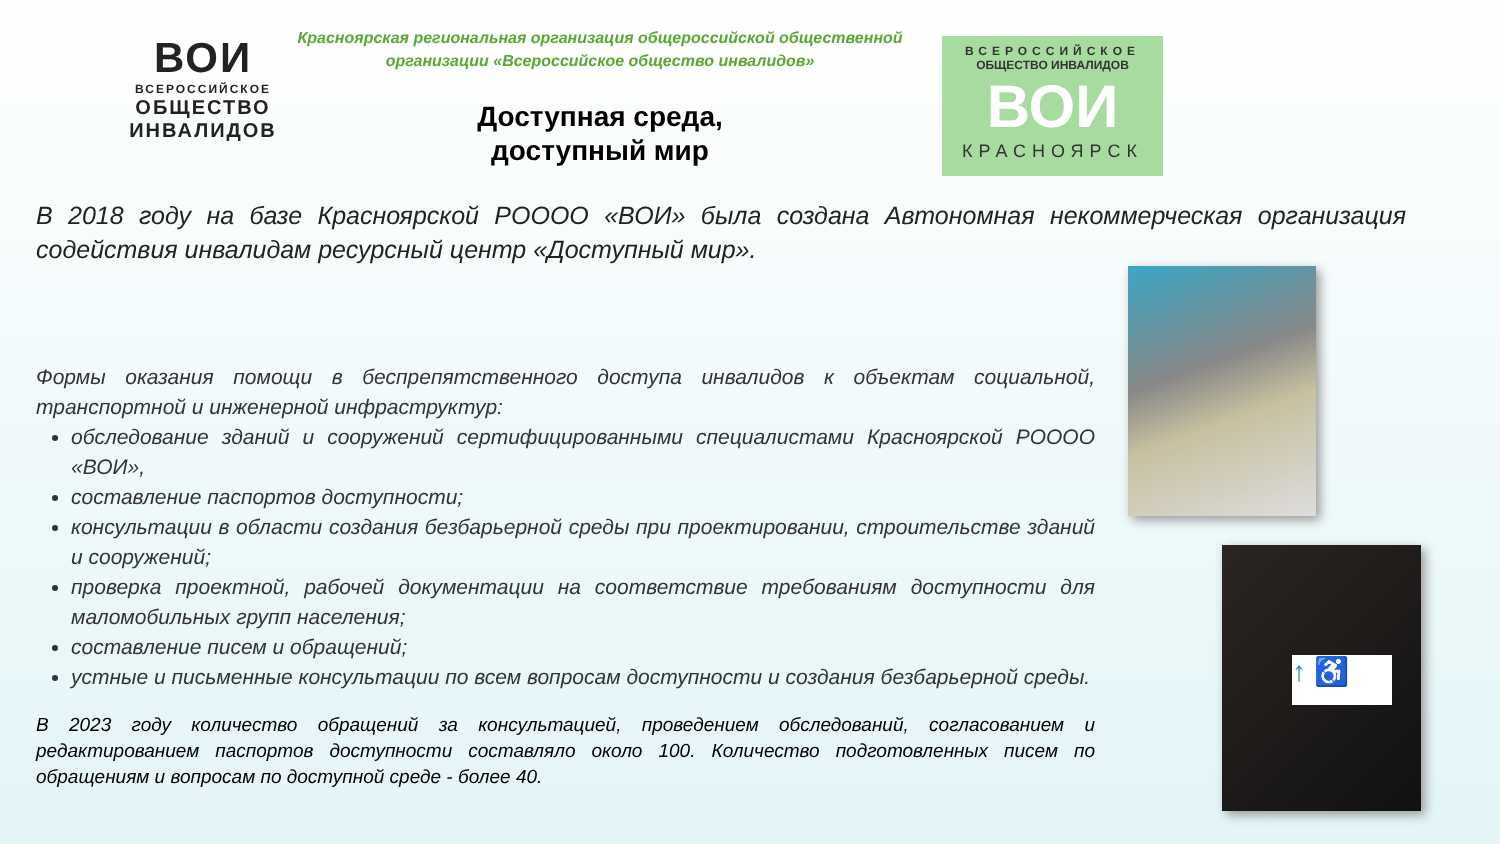ВОИ
ВСЕРОССИЙСКОЕ
ОБЩЕСТВО
ИНВАЛИДОВ
Красноярская региональная организация общероссийской общественной организации «Всероссийское общество инвалидов»
Доступная среда,
доступный мир
ВСЕРОССИЙСКОЕ
ОБЩЕСТВО ИНВАЛИДОВ
ВОИ
КРАСНОЯРСК
В 2018 году на базе Красноярской РОООО «ВОИ» была создана Автономная некоммерческая организация содействия инвалидам ресурсный центр «Доступный мир».
Формы оказания помощи в беспрепятственного доступа инвалидов к объектам социальной, транспортной и инженерной инфраструктур:
обследование зданий и сооружений сертифицированными специалистами Красноярской РОООО «ВОИ»,
составление паспортов доступности;
консультации в области создания безбарьерной среды при проектировании, строительстве зданий и сооружений;
проверка проектной, рабочей документации на соответствие требованиям доступности для маломобильных групп населения;
составление писем и обращений;
устные и письменные консультации по всем вопросам доступности и создания безбарьерной среды.
В 2023 году количество обращений за консультацией, проведением обследований, согласованием и редактированием паспортов доступности составляло около 100. Количество подготовленных писем по обращениям и вопросам по доступной среде - более 40.
↑ ♿